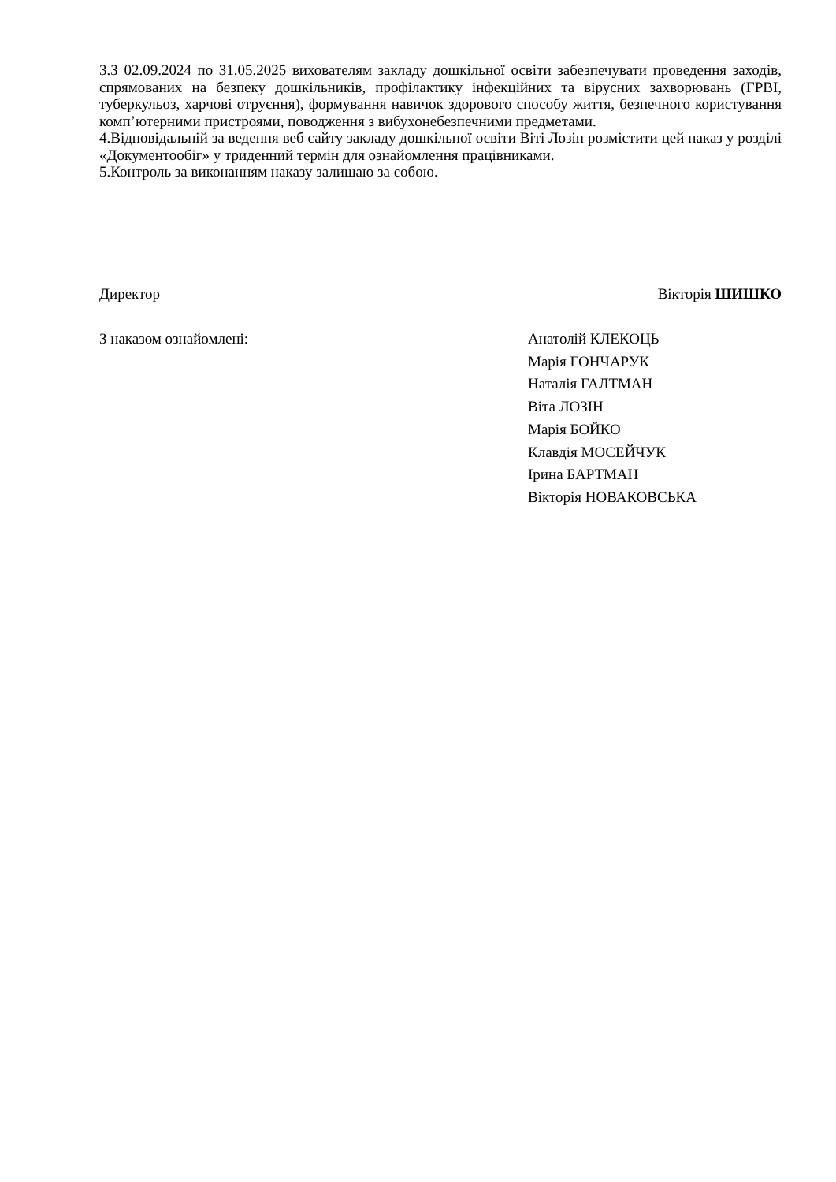3.З 02.09.2024 по 31.05.2025 вихователям закладу дошкільної освіти забезпечувати проведення заходів, спрямованих на безпеку дошкільників, профілактику інфекційних та вірусних захворювань (ГРВІ, туберкульоз, харчові отруєння), формування навичок здорового способу життя, безпечного користування комп’ютерними пристроями, поводження з вибухонебезпечними предметами.
4.Відповідальній за ведення веб сайту закладу дошкільної освіти Віті Лозін розмістити цей наказ у розділі «Документообіг» у триденний термін для ознайомлення працівниками.
5.Контроль за виконанням наказу залишаю за собою.
Директор Вікторія ШИШКО
З наказом ознайомлені: Анатолій КЛЕКОЦЬ
Марія ГОНЧАРУК
Наталія ГАЛТМАН
Віта ЛОЗІН
Марія БОЙКО
Клавдія МОСЕЙЧУК
Ірина БАРТМАН
Вікторія НОВАКОВСЬКА